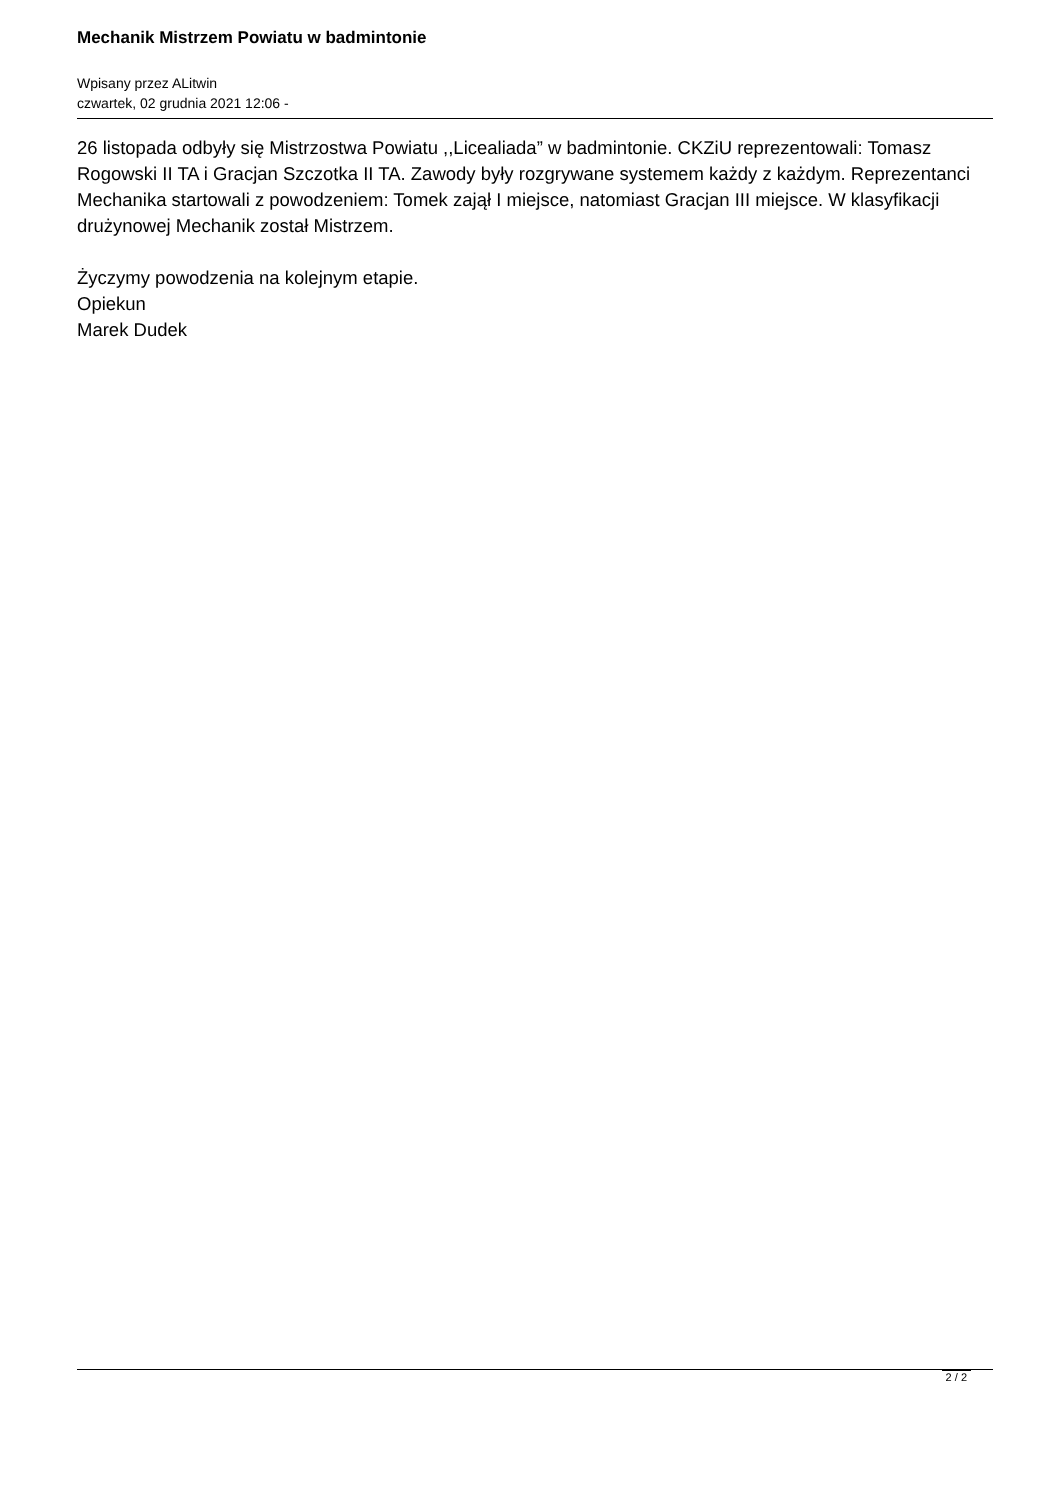Mechanik Mistrzem Powiatu w badmintonie
Wpisany przez ALitwin
czwartek, 02 grudnia 2021 12:06 -
26 listopada odbyły się Mistrzostwa Powiatu ,,Licealiada” w badmintonie. CKZiU reprezentowali: Tomasz Rogowski II TA i Gracjan Szczotka II TA. Zawody były rozgrywane systemem każdy z każdym. Reprezentanci Mechanika startowali z powodzeniem: Tomek zajął I miejsce, natomiast Gracjan III miejsce. W klasyfikacji drużynowej Mechanik został Mistrzem.
Życzymy powodzenia na kolejnym etapie.
Opiekun
Marek Dudek
2 / 2